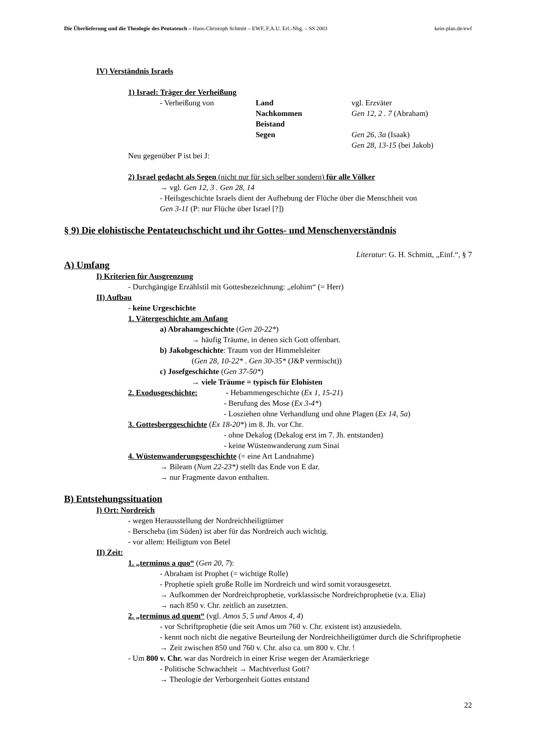Die Überlieferung und die Theologie des Pentateuch – Hans-Christoph Schmitt – EWF, F.A.U. Erl.-Nbg. – SS 2003 kein-plan.de/ewf
IV) Verständnis Israels
1) Israel: Träger der Verheißung
| - Verheißung von | Land | vgl. Erzväter |
| | Nachkommen | Gen 12, 2 . 7 (Abraham) |
| | Beistand | |
| | Segen | Gen 26, 3a (Isaak) |
| | | Gen 28, 13-15 (bei Jakob) |
Neu gegenüber P ist bei J:
2) Israel gedacht als Segen (nicht nur für sich selber sondern) für alle Völker
→ vgl. Gen 12, 3 . Gen 28, 14
- Heilsgeschichte Israels dient der Aufhebung der Flüche über die Menschheit von
Gen 3-11 (P: nur Flüche über Israel [?])
§ 9) Die elohistische Pentateuchschicht und ihr Gottes- und Menschenverständnis
Literatur: G. H. Schmitt, „Einf.“, § 7
A) Umfang
I) Kriterien für Ausgrenzung
- Durchgängige Erzählstil mit Gottesbezeichnung: „elohim“ (= Herr)
II) Aufbau
- keine Urgeschichte
1. Vätergeschichte am Anfang
a) Abrahamgeschichte (Gen 20-22*)
→ häufig Träume, in denen sich Gott offenbart.
b) Jakobgeschichte: Traum von der Himmelsleiter
(Gen 28, 10-22* . Gen 30-35* (J&P vermischt))
c) Josefgeschichte (Gen 37-50*)
→ viele Träume = typisch für Elohisten
2. Exodusgeschichte: - Hebammengeschichte (Ex 1, 15-21)
- Berufung des Mose (Ex 3-4*)
- Losziehen ohne Verhandlung und ohne Plagen (Ex 14, 5a)
3. Gottesberggeschichte (Ex 18-20*) im 8. Jh. vor Chr.
- ohne Dekalog (Dekalog erst im 7. Jh. entstanden)
- keine Wüstenwanderung zum Sinai
4. Wüstenwanderungsgeschichte (= eine Art Landnahme)
→ Bileam (Num 22-23*) stellt das Ende von E dar.
→ nur Fragmente davon enthalten.
B) Entstehungssituation
I) Ort: Nordreich
- wegen Herausstellung der Nordreichheiligtümer
- Berscheba (im Süden) ist aber für das Nordreich auch wichtig.
- vor allem: Heiligtum von Betel
II) Zeit:
1. „terminus a quo“ (Gen 20, 7):
- Abraham ist Prophet (= wichtige Rolle)
- Prophetie spielt große Rolle im Nordreich und wird somit vorausgesetzt.
→ Aufkommen der Nordreichprophetie, vorklassische Nordreichprophetie (v.a. Elia)
→ nach 850 v. Chr. zeitlich an zusetzten.
2. „terminus ad quem“ (vgl. Amos 5, 5 und Amos 4, 4)
- vor Schriftprophetie (die seit Amos um 760 v. Chr. existent ist) anzusiedeln.
- kennt noch nicht die negative Beurteilung der Nordreichheiligtümer durch die Schriftprophetie
→ Zeit zwischen 850 und 760 v. Chr. also ca. um 800 v. Chr. !
- Um 800 v. Chr. war das Nordreich in einer Krise wegen der Aramäerkriege
- Politische Schwachheit → Machtverlust Gott?
→ Theologie der Verborgenheit Gottes entstand
22